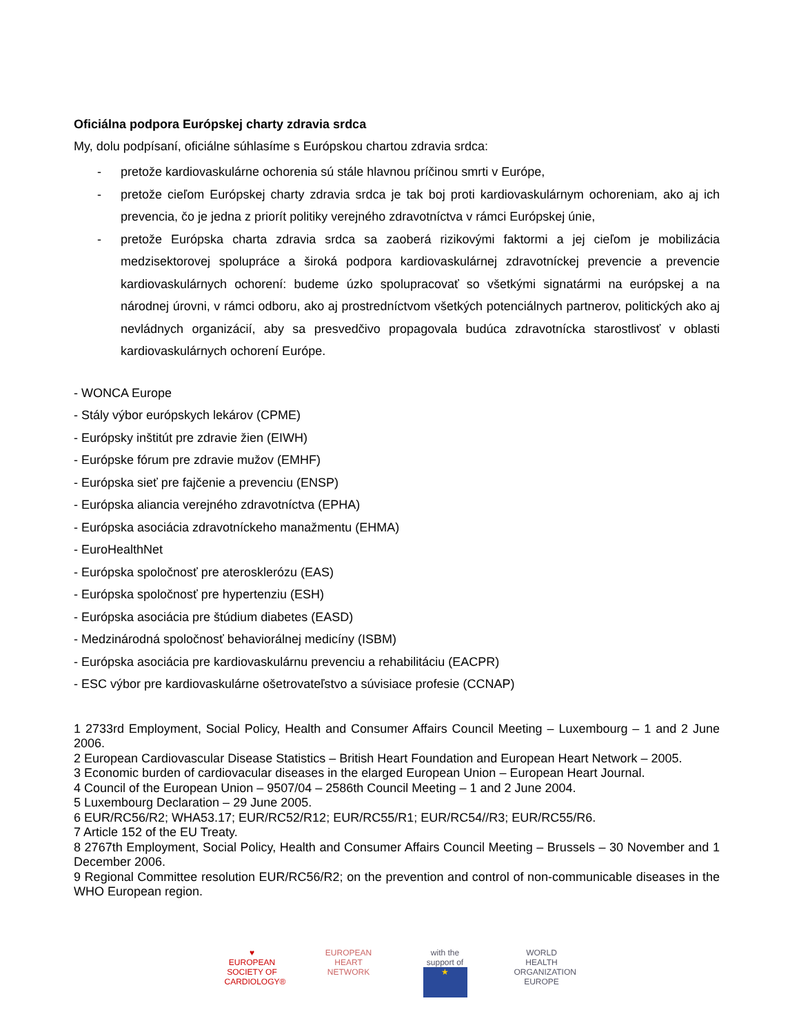Oficiálna podpora Európskej charty zdravia srdca
My, dolu podpísaní, oficiálne súhlasíme s Európskou chartou zdravia srdca:
- pretože kardiovaskulárne ochorenia sú stále hlavnou príčinou smrti v Európe,
- pretože cieľom Európskej charty zdravia srdca je tak boj proti kardiovaskulárnym ochoreniam, ako aj ich prevencia, čo je jedna z priorít politiky verejného zdravotníctva v rámci Európskej únie,
- pretože Európska charta zdravia srdca sa zaoberá rizikovými faktormi a jej cieľom je mobilizácia medzisektorovej spolupráce a široká podpora kardiovaskulárnej zdravotníckej prevencie a prevencie kardiovaskulárnych ochorení: budeme úzko spolupracovať so všetkými signatármi na európskej a na národnej úrovni, v rámci odboru, ako aj prostredníctvom všetkých potenciálnych partnerov, politických ako aj nevládnych organizácií, aby sa presvedčivo propagovala budúca zdravotnícka starostlivosť v oblasti kardiovaskulárnych ochorení Európe.
- WONCA Europe
- Stály výbor európskych lekárov (CPME)
- Európsky inštitút pre zdravie žien (EIWH)
- Európske fórum pre zdravie mužov (EMHF)
- Európska sieť pre fajčenie a prevenciu (ENSP)
- Európska aliancia verejného zdravotníctva (EPHA)
- Európska asociácia zdravotníckeho manažmentu (EHMA)
- EuroHealthNet
- Európska spoločnosť pre aterosklerózu (EAS)
- Európska spoločnosť pre hypertenziu (ESH)
- Európska asociácia pre štúdium diabetes (EASD)
- Medzinárodná spoločnosť behaviorálnej medicíny (ISBM)
- Európska asociácia pre kardiovaskulárnu prevenciu a rehabilitáciu (EACPR)
- ESC výbor pre kardiovaskulárne ošetrovateľstvo a súvisiace profesie (CCNAP)
1 2733rd Employment, Social Policy, Health and Consumer Affairs Council Meeting – Luxembourg – 1 and 2 June 2006.
2 European Cardiovascular Disease Statistics – British Heart Foundation and European Heart Network – 2005.
3 Economic burden of cardiovacular diseases in the elarged European Union – European Heart Journal.
4 Council of the European Union – 9507/04 – 2586th Council Meeting – 1 and 2 June 2004.
5 Luxembourg Declaration – 29 June 2005.
6 EUR/RC56/R2; WHA53.17; EUR/RC52/R12; EUR/RC55/R1; EUR/RC54//R3; EUR/RC55/R6.
7 Article 152 of the EU Treaty.
8 2767th Employment, Social Policy, Health and Consumer Affairs Council Meeting – Brussels – 30 November and 1 December 2006.
9 Regional Committee resolution EUR/RC56/R2; on the prevention and control of non-communicable diseases in the WHO European region.
♥
EUROPEAN SOCIETY OF CARDIOLOGY®
EUROPEAN HEART NETWORK
with the support of
★
WORLD HEALTH ORGANIZATION
EUROPE